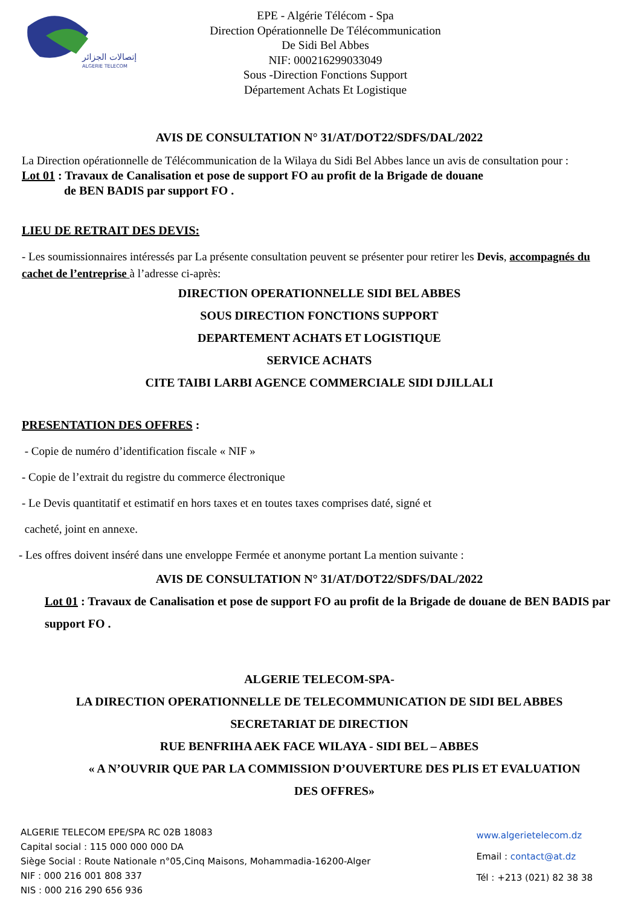إتصالات الجزائر
ALGERIE TELECOM
EPE - Algérie Télécom - Spa
Direction Opérationnelle De Télécommunication
De Sidi Bel Abbes
NIF: 000216299033049
Sous -Direction Fonctions Support
Département Achats Et Logistique
AVIS DE CONSULTATION N° 31/AT/DOT22/SDFS/DAL/2022
La Direction opérationnelle de Télécommunication de la Wilaya du Sidi Bel Abbes lance un avis de consultation pour :
Lot 01 : Travaux de Canalisation et pose de support FO au profit de la Brigade de douane
de BEN BADIS par support FO .
LIEU DE RETRAIT DES DEVIS:
- Les soumissionnaires intéressés par La présente consultation peuvent se présenter pour retirer les Devis, accompagnés du cachet de l’entreprise à l’adresse ci-après:
DIRECTION OPERATIONNELLE SIDI BEL ABBES
SOUS DIRECTION FONCTIONS SUPPORT
DEPARTEMENT ACHATS ET LOGISTIQUE
SERVICE ACHATS
CITE TAIBI LARBI AGENCE COMMERCIALE SIDI DJILLALI
PRESENTATION DES OFFRES :
- Copie de numéro d’identification fiscale « NIF »
- Copie de l’extrait du registre du commerce électronique
- Le Devis quantitatif et estimatif en hors taxes et en toutes taxes comprises daté, signé et
cacheté, joint en annexe.
- Les offres doivent inséré dans une enveloppe Fermée et anonyme portant La mention suivante :
AVIS DE CONSULTATION N° 31/AT/DOT22/SDFS/DAL/2022
Lot 01 : Travaux de Canalisation et pose de support FO au profit de la Brigade de douane de BEN BADIS par support FO .
ALGERIE TELECOM-SPA-
LA DIRECTION OPERATIONNELLE DE TELECOMMUNICATION DE SIDI BEL ABBES
SECRETARIAT DE DIRECTION
RUE BENFRIHA AEK FACE WILAYA - SIDI BEL – ABBES
« A N’OUVRIR QUE PAR LA COMMISSION D’OUVERTURE DES PLIS ET EVALUATION
DES OFFRES»
ALGERIE TELECOM EPE/SPA RC 02B 18083
Capital social : 115 000 000 000 DA
Siège Social : Route Nationale n°05,Cinq Maisons, Mohammadia-16200-Alger
NIF : 000 216 001 808 337
NIS : 000 216 290 656 936
www.algerietelecom.dz
Email : contact@at.dz
Tél : +213 (021) 82 38 38